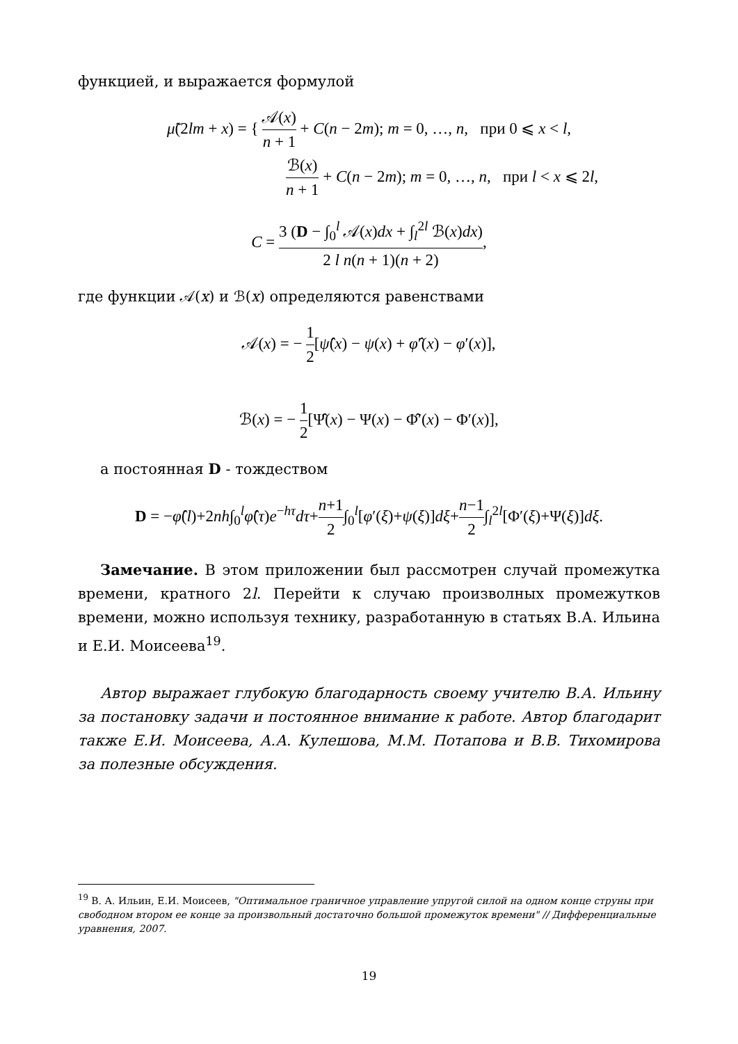функцией, и выражается формулой
μ̃(2lm + x) = { 𝒜(x) n + 1 + C(n − 2m); m = 0, …, n, при 0 ⩽ x < l,
ℬ(x) n + 1 + C(n − 2m); m = 0, …, n, при l < x ⩽ 2l,
C = 3 (D − ∫<sub>0</sub><sup>l</sup> 𝒜(x)dx + ∫<sub>l</sub><sup>2l</sup> ℬ(x)dx) 2 l n(n + 1)(n + 2),
где функции 𝒜(x) и ℬ(x) определяются равенствами
𝒜(x) = − 1 2[ψ̂(x) − ψ(x) + φ̂′(x) − φ′(x)],
ℬ(x) = − 1 2[Ψ̂(x) − Ψ(x) − Φ̂′(x) − Φ′(x)],
а постоянная D - тождеством
D = −φ̂(l)+2nh∫<sub>0</sub><sup>l</sup>φ̂(τ)e<sup>−hτ</sup>dτ+n+1 2∫<sub>0</sub><sup>l</sup>[φ′(ξ)+ψ(ξ)]dξ+n−1 2∫<sub>l</sub><sup>2l</sup>[Φ′(ξ)+Ψ(ξ)]dξ.
Замечание. В этом приложении был рассмотрен случай промежутка времени, кратного 2l. Перейти к случаю произволных промежутков времени, можно используя технику, разработанную в статьях В.А. Ильина и Е.И. Моисеева<sup>19</sup>.
Автор выражает глубокую благодарность своему учителю В.А. Ильину за постановку задачи и постоянное внимание к работе. Автор благодарит также Е.И. Моисеева, А.А. Кулешова, М.М. Потапова и В.В. Тихомирова за полезные обсуждения.
<sup>19</sup> В. А. Ильин, Е.И. Моисеев, "Оптимальное граничное управление упругой силой на одном конце струны при свободном втором ее конце за произвольный достаточно большой промежуток времени" // Дифференциальные уравнения, 2007.
19